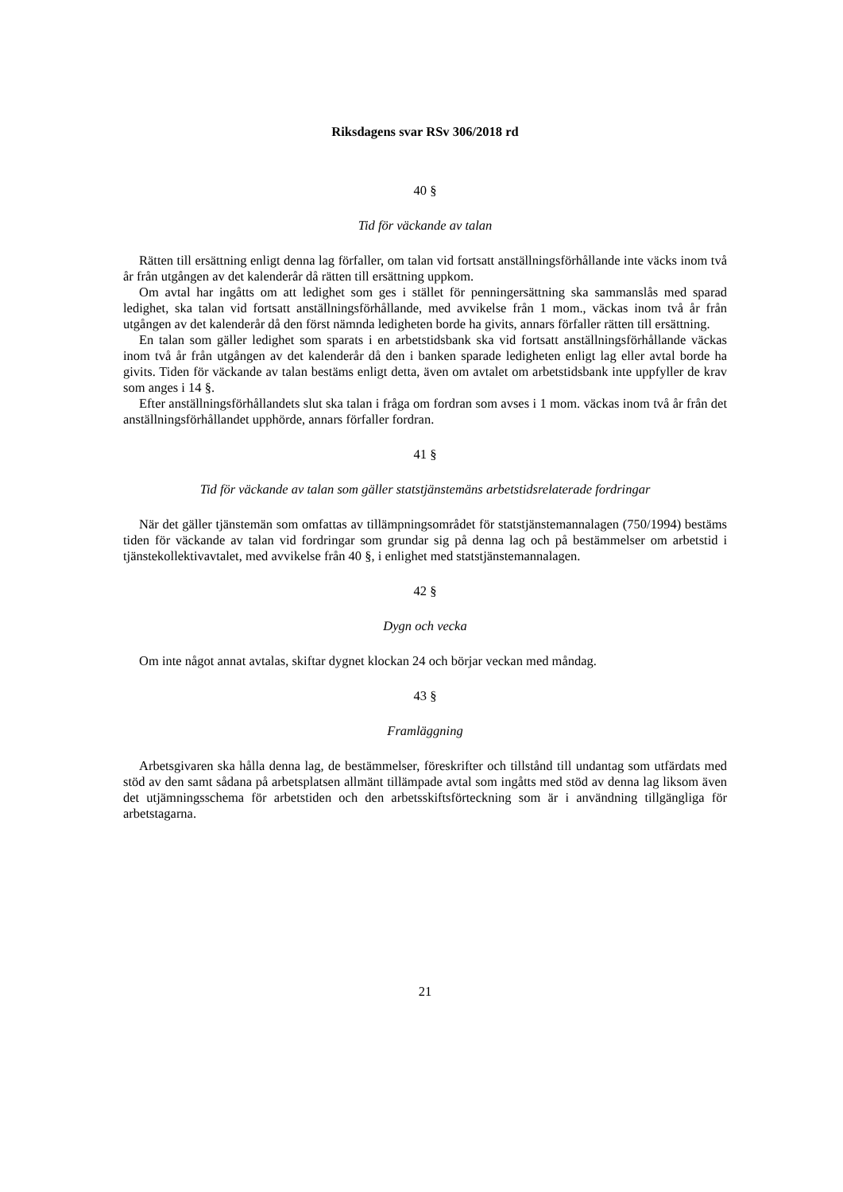Riksdagens svar RSv 306/2018 rd
40 §
Tid för väckande av talan
Rätten till ersättning enligt denna lag förfaller, om talan vid fortsatt anställningsförhållande inte väcks inom två år från utgången av det kalenderår då rätten till ersättning uppkom.
Om avtal har ingåtts om att ledighet som ges i stället för penningersättning ska sammanslås med sparad ledighet, ska talan vid fortsatt anställningsförhållande, med avvikelse från 1 mom., väckas inom två år från utgången av det kalenderår då den först nämnda ledigheten borde ha givits, annars förfaller rätten till ersättning.
En talan som gäller ledighet som sparats i en arbetstidsbank ska vid fortsatt anställningsförhållande väckas inom två år från utgången av det kalenderår då den i banken sparade ledigheten enligt lag eller avtal borde ha givits. Tiden för väckande av talan bestäms enligt detta, även om avtalet om arbetstidsbank inte uppfyller de krav som anges i 14 §.
Efter anställningsförhållandets slut ska talan i fråga om fordran som avses i 1 mom. väckas inom två år från det anställningsförhållandet upphörde, annars förfaller fordran.
41 §
Tid för väckande av talan som gäller statstjänstemäns arbetstidsrelaterade fordringar
När det gäller tjänstemän som omfattas av tillämpningsområdet för statstjänstemannalagen (750/1994) bestäms tiden för väckande av talan vid fordringar som grundar sig på denna lag och på bestämmelser om arbetstid i tjänstekollektivavtalet, med avvikelse från 40 §, i enlighet med statstjänstemannalagen.
42 §
Dygn och vecka
Om inte något annat avtalas, skiftar dygnet klockan 24 och börjar veckan med måndag.
43 §
Framläggning
Arbetsgivaren ska hålla denna lag, de bestämmelser, föreskrifter och tillstånd till undantag som utfärdats med stöd av den samt sådana på arbetsplatsen allmänt tillämpade avtal som ingåtts med stöd av denna lag liksom även det utjämningsschema för arbetstiden och den arbetsskiftsförteckning som är i användning tillgängliga för arbetstagarna.
21